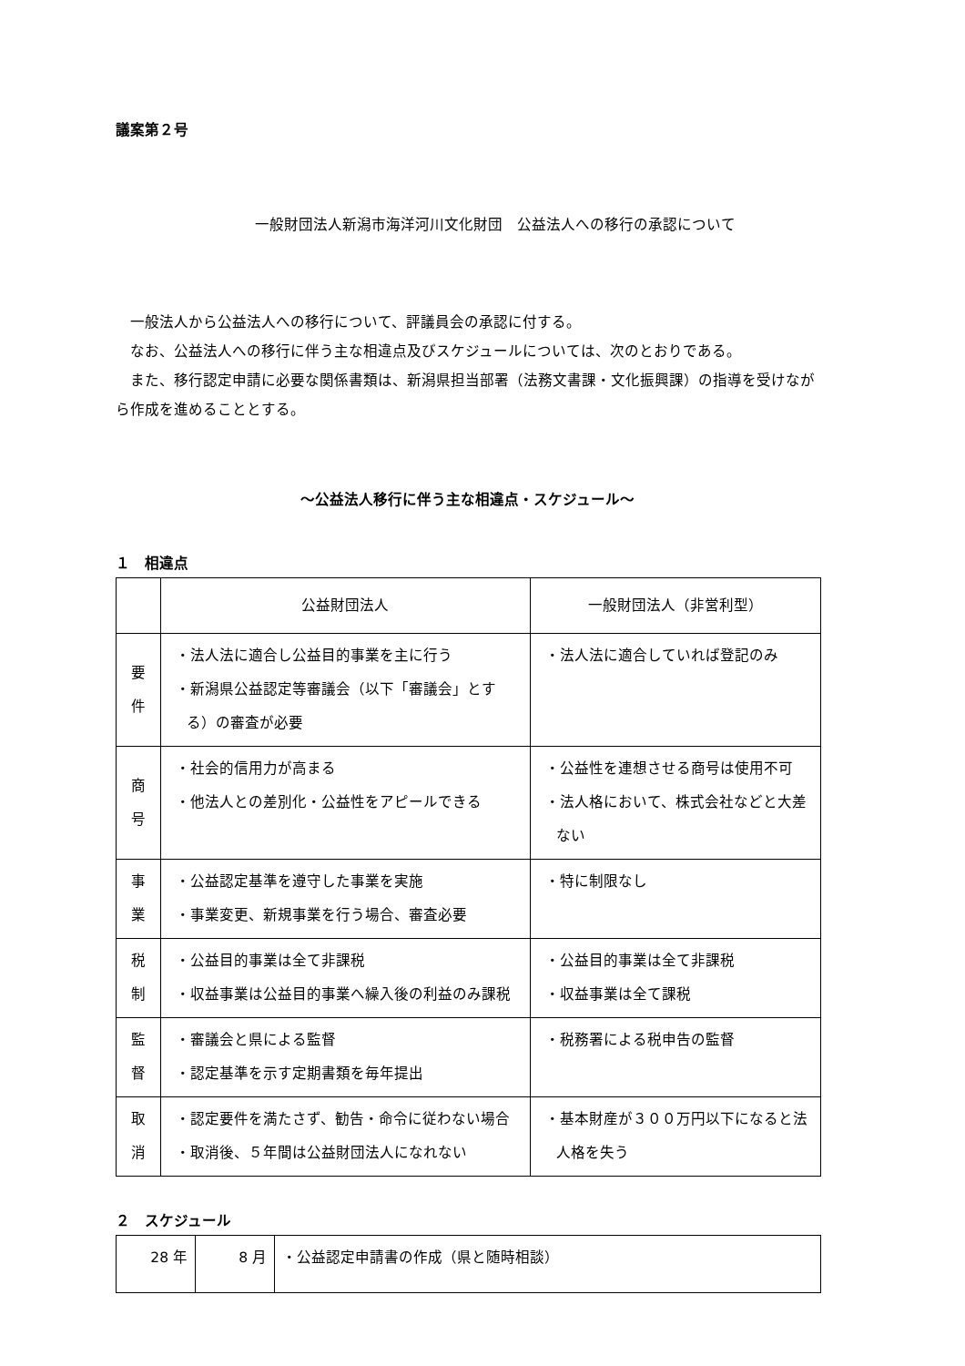議案第２号
一般財団法人新潟市海洋河川文化財団　公益法人への移行の承認について
一般法人から公益法人への移行について、評議員会の承認に付する。
なお、公益法人への移行に伴う主な相違点及びスケジュールについては、次のとおりである。
また、移行認定申請に必要な関係書類は、新潟県担当部署（法務文書課・文化振興課）の指導を受けながら作成を進めることとする。
～公益法人移行に伴う主な相違点・スケジュール～
１　相違点
| | 公益財団法人 | 一般財団法人（非営利型） |
| 要 件 | ・法人法に適合し公益目的事業を主に行う ・新潟県公益認定等審議会（以下「審議会」とする）の審査が必要 | ・法人法に適合していれば登記のみ |
| 商 号 | ・社会的信用力が高まる ・他法人との差別化・公益性をアピールできる | ・公益性を連想させる商号は使用不可 ・法人格において、株式会社などと大差ない |
| 事 業 | ・公益認定基準を遵守した事業を実施 ・事業変更、新規事業を行う場合、審査必要 | ・特に制限なし |
| 税 制 | ・公益目的事業は全て非課税 ・収益事業は公益目的事業へ繰入後の利益のみ課税 | ・公益目的事業は全て非課税 ・収益事業は全て課税 |
| 監 督 | ・審議会と県による監督 ・認定基準を示す定期書類を毎年提出 | ・税務署による税申告の監督 |
| 取 消 | ・認定要件を満たさず、勧告・命令に従わない場合 ・取消後、５年間は公益財団法人になれない | ・基本財産が３００万円以下になると法人格を失う |
２　スケジュール
| 28 年 | 8 月 | ・公益認定申請書の作成（県と随時相談） |